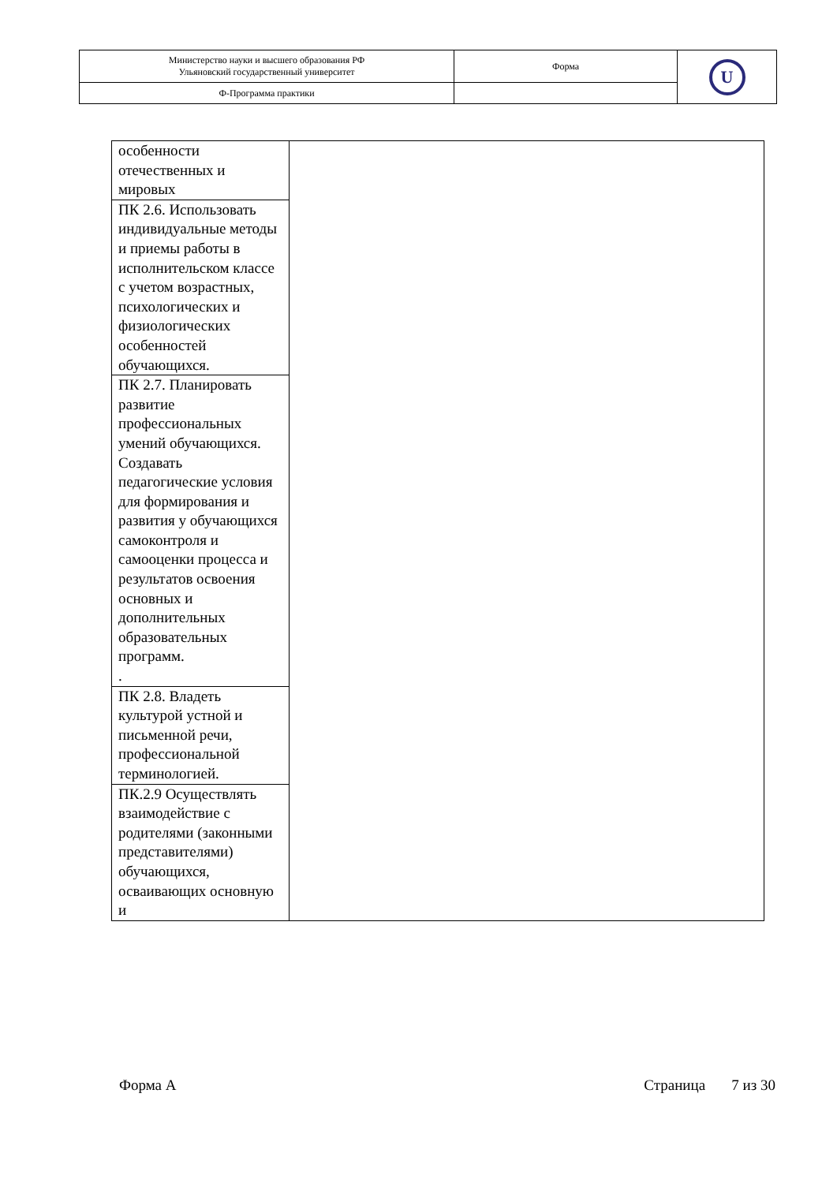| Министерство науки и высшего образования РФ Ульяновский государственный университет | Форма | U |
| Ф-Программа практики | | |
| особенности отечественных и мировых | |
| ПК 2.6. Использовать индивидуальные методы и приемы работы в исполнительском классе с учетом возрастных, психологических и физиологических особенностей обучающихся. | |
| ПК 2.7. Планировать развитие профессиональных умений обучающихся. Создавать педагогические условия для формирования и развития у обучающихся самоконтроля и самооценки процесса и результатов освоения основных и дополнительных образовательных программ. . | |
| ПК 2.8. Владеть культурой устной и письменной речи, профессиональной терминологией. | |
| ПК.2.9 Осуществлять взаимодействие с родителями (законными представителями) обучающихся, осваивающих основную и | |
Форма А Страница 7 из 30